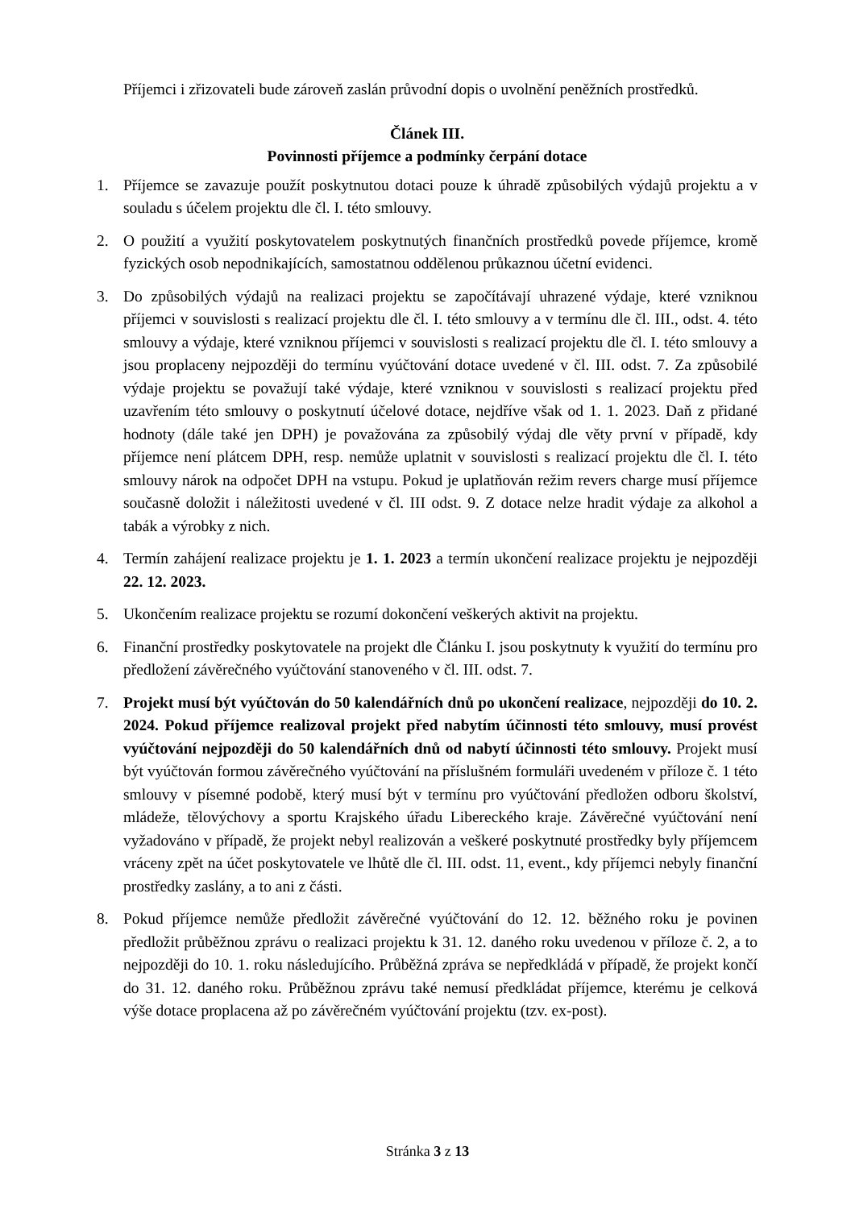Příjemci i zřizovateli bude zároveň zaslán průvodní dopis o uvolnění peněžních prostředků.
Článek III.
Povinnosti příjemce a podmínky čerpání dotace
1. Příjemce se zavazuje použít poskytnutou dotaci pouze k úhradě způsobilých výdajů projektu a v souladu s účelem projektu dle čl. I. této smlouvy.
2. O použití a využití poskytovatelem poskytnutých finančních prostředků povede příjemce, kromě fyzických osob nepodnikajících, samostatnou oddělenou průkaznou účetní evidenci.
3. Do způsobilých výdajů na realizaci projektu se započítávají uhrazené výdaje, které vzniknou příjemci v souvislosti s realizací projektu dle čl. I. této smlouvy a v termínu dle čl. III., odst. 4. této smlouvy a výdaje, které vzniknou příjemci v souvislosti s realizací projektu dle čl. I. této smlouvy a jsou proplaceny nejpozději do termínu vyúčtování dotace uvedené v čl. III. odst. 7. Za způsobilé výdaje projektu se považují také výdaje, které vzniknou v souvislosti s realizací projektu před uzavřením této smlouvy o poskytnutí účelové dotace, nejdříve však od 1. 1. 2023. Daň z přidané hodnoty (dále také jen DPH) je považována za způsobilý výdaj dle věty první v případě, kdy příjemce není plátcem DPH, resp. nemůže uplatnit v souvislosti s realizací projektu dle čl. I. této smlouvy nárok na odpočet DPH na vstupu. Pokud je uplatňován režim revers charge musí příjemce současně doložit i náležitosti uvedené v čl. III odst. 9. Z dotace nelze hradit výdaje za alkohol a tabák a výrobky z nich.
4. Termín zahájení realizace projektu je 1. 1. 2023 a termín ukončení realizace projektu je nejpozději 22. 12. 2023.
5. Ukončením realizace projektu se rozumí dokončení veškerých aktivit na projektu.
6. Finanční prostředky poskytovatele na projekt dle Článku I. jsou poskytnuty k využití do termínu pro předložení závěrečného vyúčtování stanoveného v čl. III. odst. 7.
7. Projekt musí být vyúčtován do 50 kalendářních dnů po ukončení realizace, nejpozději do 10. 2. 2024. Pokud příjemce realizoval projekt před nabytím účinnosti této smlouvy, musí provést vyúčtování nejpozději do 50 kalendářních dnů od nabytí účinnosti této smlouvy. Projekt musí být vyúčtován formou závěrečného vyúčtování na příslušném formuláři uvedeném v příloze č. 1 této smlouvy v písemné podobě, který musí být v termínu pro vyúčtování předložen odboru školství, mládeže, tělovýchovy a sportu Krajského úřadu Libereckého kraje. Závěrečné vyúčtování není vyžadováno v případě, že projekt nebyl realizován a veškeré poskytnuté prostředky byly příjemcem vráceny zpět na účet poskytovatele ve lhůtě dle čl. III. odst. 11, event., kdy příjemci nebyly finanční prostředky zaslány, a to ani z části.
8. Pokud příjemce nemůže předložit závěrečné vyúčtování do 12. 12. běžného roku je povinen předložit průběžnou zprávu o realizaci projektu k 31. 12. daného roku uvedenou v příloze č. 2, a to nejpozději do 10. 1. roku následujícího. Průběžná zpráva se nepředkládá v případě, že projekt končí do 31. 12. daného roku. Průběžnou zprávu také nemusí předkládat příjemce, kterému je celková výše dotace proplacena až po závěrečném vyúčtování projektu (tzv. ex-post).
Stránka 3 z 13